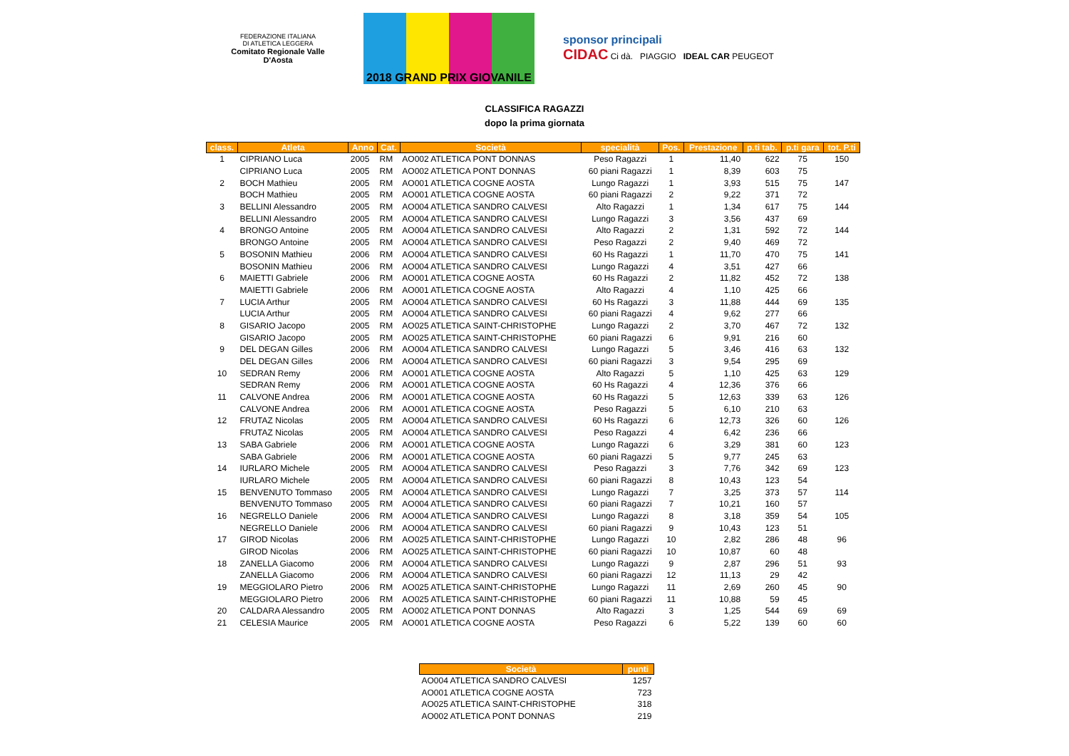FEDERAZIONE ITALIANA
DI ATLETICA LEGGERA
Comitato Regionale Valle D'Aosta
2018 GRAND PRIX GIOVANILE
sponsor principali
CIDAC Ci dà. PIAGGIO IDEAL CAR PEUGEOT
CLASSIFICA RAGAZZI
dopo la prima giornata
| class. | Atleta | Anno | Cat. | Società | specialità | Pos. | Prestazione | p.ti tab. | p.ti gara | tot. P.ti |
| --- | --- | --- | --- | --- | --- | --- | --- | --- | --- | --- |
| 1 | CIPRIANO Luca | 2005 | RM | AO002 ATLETICA PONT DONNAS | Peso Ragazzi | 1 | 11,40 | 622 | 75 | 150 |
| | CIPRIANO Luca | 2005 | RM | AO002 ATLETICA PONT DONNAS | 60 piani Ragazzi | 1 | 8,39 | 603 | 75 | |
| 2 | BOCH Mathieu | 2005 | RM | AO001 ATLETICA COGNE AOSTA | Lungo Ragazzi | 1 | 3,93 | 515 | 75 | 147 |
| | BOCH Mathieu | 2005 | RM | AO001 ATLETICA COGNE AOSTA | 60 piani Ragazzi | 2 | 9,22 | 371 | 72 | |
| 3 | BELLINI Alessandro | 2005 | RM | AO004 ATLETICA SANDRO CALVESI | Alto Ragazzi | 1 | 1,34 | 617 | 75 | 144 |
| | BELLINI Alessandro | 2005 | RM | AO004 ATLETICA SANDRO CALVESI | Lungo Ragazzi | 3 | 3,56 | 437 | 69 | |
| 4 | BRONGO Antoine | 2005 | RM | AO004 ATLETICA SANDRO CALVESI | Alto Ragazzi | 2 | 1,31 | 592 | 72 | 144 |
| | BRONGO Antoine | 2005 | RM | AO004 ATLETICA SANDRO CALVESI | Peso Ragazzi | 2 | 9,40 | 469 | 72 | |
| 5 | BOSONIN Mathieu | 2006 | RM | AO004 ATLETICA SANDRO CALVESI | 60 Hs Ragazzi | 1 | 11,70 | 470 | 75 | 141 |
| | BOSONIN Mathieu | 2006 | RM | AO004 ATLETICA SANDRO CALVESI | Lungo Ragazzi | 4 | 3,51 | 427 | 66 | |
| 6 | MAIETTI Gabriele | 2006 | RM | AO001 ATLETICA COGNE AOSTA | 60 Hs Ragazzi | 2 | 11,82 | 452 | 72 | 138 |
| | MAIETTI Gabriele | 2006 | RM | AO001 ATLETICA COGNE AOSTA | Alto Ragazzi | 4 | 1,10 | 425 | 66 | |
| 7 | LUCIA Arthur | 2005 | RM | AO004 ATLETICA SANDRO CALVESI | 60 Hs Ragazzi | 3 | 11,88 | 444 | 69 | 135 |
| | LUCIA Arthur | 2005 | RM | AO004 ATLETICA SANDRO CALVESI | 60 piani Ragazzi | 4 | 9,62 | 277 | 66 | |
| 8 | GISARIO Jacopo | 2005 | RM | AO025 ATLETICA SAINT-CHRISTOPHE | Lungo Ragazzi | 2 | 3,70 | 467 | 72 | 132 |
| | GISARIO Jacopo | 2005 | RM | AO025 ATLETICA SAINT-CHRISTOPHE | 60 piani Ragazzi | 6 | 9,91 | 216 | 60 | |
| 9 | DEL DEGAN Gilles | 2006 | RM | AO004 ATLETICA SANDRO CALVESI | Lungo Ragazzi | 5 | 3,46 | 416 | 63 | 132 |
| | DEL DEGAN Gilles | 2006 | RM | AO004 ATLETICA SANDRO CALVESI | 60 piani Ragazzi | 3 | 9,54 | 295 | 69 | |
| 10 | SEDRAN Remy | 2006 | RM | AO001 ATLETICA COGNE AOSTA | Alto Ragazzi | 5 | 1,10 | 425 | 63 | 129 |
| | SEDRAN Remy | 2006 | RM | AO001 ATLETICA COGNE AOSTA | 60 Hs Ragazzi | 4 | 12,36 | 376 | 66 | |
| 11 | CALVONE Andrea | 2006 | RM | AO001 ATLETICA COGNE AOSTA | 60 Hs Ragazzi | 5 | 12,63 | 339 | 63 | 126 |
| | CALVONE Andrea | 2006 | RM | AO001 ATLETICA COGNE AOSTA | Peso Ragazzi | 5 | 6,10 | 210 | 63 | |
| 12 | FRUTAZ Nicolas | 2005 | RM | AO004 ATLETICA SANDRO CALVESI | 60 Hs Ragazzi | 6 | 12,73 | 326 | 60 | 126 |
| | FRUTAZ Nicolas | 2005 | RM | AO004 ATLETICA SANDRO CALVESI | Peso Ragazzi | 4 | 6,42 | 236 | 66 | |
| 13 | SABA Gabriele | 2006 | RM | AO001 ATLETICA COGNE AOSTA | Lungo Ragazzi | 6 | 3,29 | 381 | 60 | 123 |
| | SABA Gabriele | 2006 | RM | AO001 ATLETICA COGNE AOSTA | 60 piani Ragazzi | 5 | 9,77 | 245 | 63 | |
| 14 | IURLARO Michele | 2005 | RM | AO004 ATLETICA SANDRO CALVESI | Peso Ragazzi | 3 | 7,76 | 342 | 69 | 123 |
| | IURLARO Michele | 2005 | RM | AO004 ATLETICA SANDRO CALVESI | 60 piani Ragazzi | 8 | 10,43 | 123 | 54 | |
| 15 | BENVENUTO Tommaso | 2005 | RM | AO004 ATLETICA SANDRO CALVESI | Lungo Ragazzi | 7 | 3,25 | 373 | 57 | 114 |
| | BENVENUTO Tommaso | 2005 | RM | AO004 ATLETICA SANDRO CALVESI | 60 piani Ragazzi | 7 | 10,21 | 160 | 57 | |
| 16 | NEGRELLO Daniele | 2006 | RM | AO004 ATLETICA SANDRO CALVESI | Lungo Ragazzi | 8 | 3,18 | 359 | 54 | 105 |
| | NEGRELLO Daniele | 2006 | RM | AO004 ATLETICA SANDRO CALVESI | 60 piani Ragazzi | 9 | 10,43 | 123 | 51 | |
| 17 | GIROD Nicolas | 2006 | RM | AO025 ATLETICA SAINT-CHRISTOPHE | Lungo Ragazzi | 10 | 2,82 | 286 | 48 | 96 |
| | GIROD Nicolas | 2006 | RM | AO025 ATLETICA SAINT-CHRISTOPHE | 60 piani Ragazzi | 10 | 10,87 | 60 | 48 | |
| 18 | ZANELLA Giacomo | 2006 | RM | AO004 ATLETICA SANDRO CALVESI | Lungo Ragazzi | 9 | 2,87 | 296 | 51 | 93 |
| | ZANELLA Giacomo | 2006 | RM | AO004 ATLETICA SANDRO CALVESI | 60 piani Ragazzi | 12 | 11,13 | 29 | 42 | |
| 19 | MEGGIOLARO Pietro | 2006 | RM | AO025 ATLETICA SAINT-CHRISTOPHE | Lungo Ragazzi | 11 | 2,69 | 260 | 45 | 90 |
| | MEGGIOLARO Pietro | 2006 | RM | AO025 ATLETICA SAINT-CHRISTOPHE | 60 piani Ragazzi | 11 | 10,88 | 59 | 45 | |
| 20 | CALDARA Alessandro | 2005 | RM | AO002 ATLETICA PONT DONNAS | Alto Ragazzi | 3 | 1,25 | 544 | 69 | 69 |
| 21 | CELESIA Maurice | 2005 | RM | AO001 ATLETICA COGNE AOSTA | Peso Ragazzi | 6 | 5,22 | 139 | 60 | 60 |
| Società | punti |
| --- | --- |
| AO004 ATLETICA SANDRO CALVESI | 1257 |
| AO001 ATLETICA COGNE AOSTA | 723 |
| AO025 ATLETICA SAINT-CHRISTOPHE | 318 |
| AO002 ATLETICA PONT DONNAS | 219 |